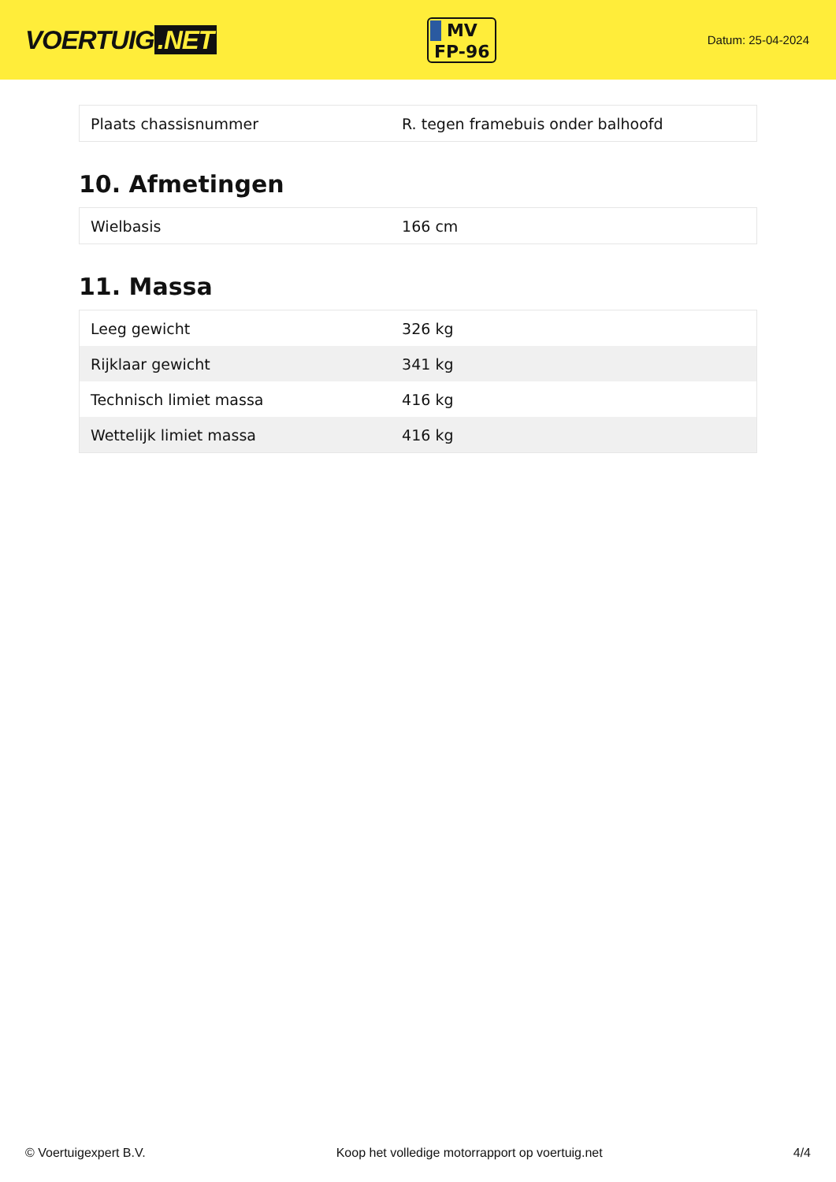VOERTUIG.NET
MV
FP-96
Datum: 25-04-2024
| Plaats chassisnummer | R. tegen framebuis onder balhoofd |
10. Afmetingen
| Wielbasis | 166 cm |
11. Massa
| Leeg gewicht | 326 kg |
| Rijklaar gewicht | 341 kg |
| Technisch limiet massa | 416 kg |
| Wettelijk limiet massa | 416 kg |
© Voertuigexpert B.V. Koop het volledige motorrapport op voertuig.net 4/4